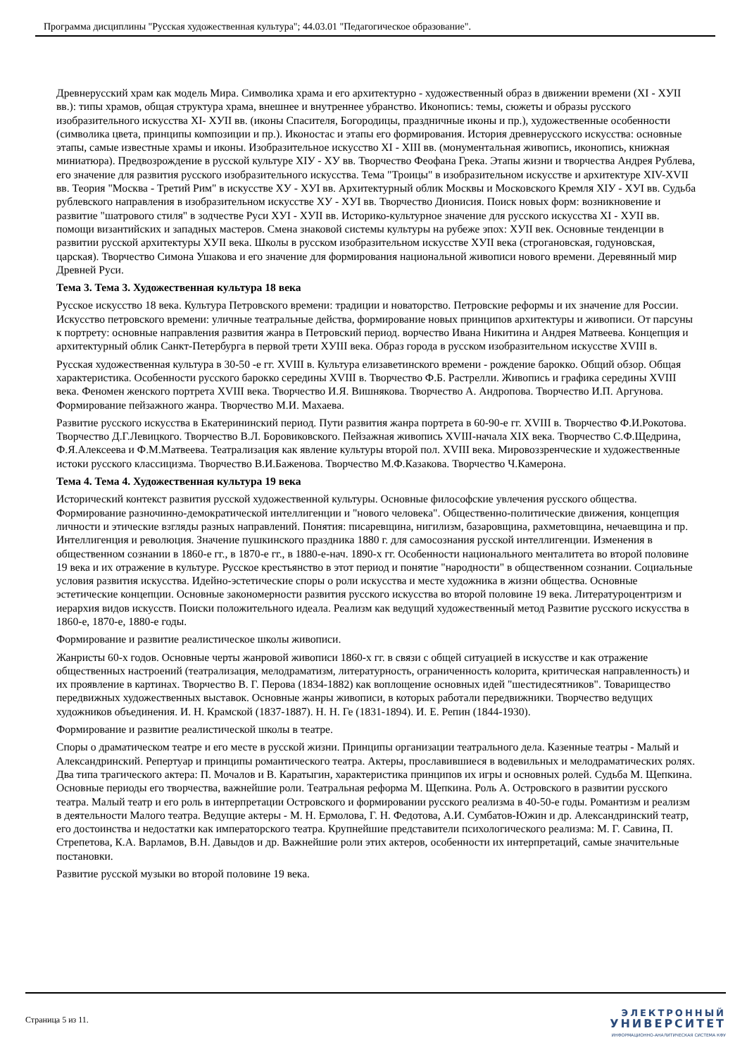Программа дисциплины "Русская художественная культура"; 44.03.01 "Педагогическое образование".
Древнерусский храм как модель Мира. Символика храма и его архитектурно - художественный образ в движении времени (XI - XУII вв.): типы храмов, общая структура храма, внешнее и внутреннее убранство. Иконопись: темы, сюжеты и образы русского изобразительного искусства XI- XУII вв. (иконы Спасителя, Богородицы, праздничные иконы и пр.), художественные особенности (символика цвета, принципы композиции и пр.). Иконостас и этапы его формирования. История древнерусского искусства: основные этапы, самые известные храмы и иконы. Изобразительное искусство XI - XIII вв. (монументальная живопись, иконопись, книжная миниатюра). Предвозрождение в русской культуре XIУ - XУ вв. Творчество Феофана Грека. Этапы жизни и творчества Андрея Рублева, его значение для развития русского изобразительного искусства. Тема "Троицы" в изобразительном искусстве и архитектуре XIV-XVII вв. Теория "Москва - Третий Рим" в искусстве XУ - XУI вв. Архитектурный облик Москвы и Московского Кремля XIУ - XУI вв. Судьба рублевского направления в изобразительном искусстве XУ - XУI вв. Творчество Дионисия. Поиск новых форм: возникновение и развитие "шатрового стиля" в зодчестве Руси XУI - XУII вв. Историко-культурное значение для русского искусства XI - XУII вв. помощи византийских и западных мастеров. Смена знаковой системы культуры на рубеже эпох: XУII век. Основные тенденции в развитии русской архитектуры XУII века. Школы в русском изобразительном искусстве XУII века (строгановская, годуновская, царская). Творчество Симона Ушакова и его значение для формирования национальной живописи нового времени. Деревянный мир Древней Руси.
Тема 3. Тема 3. Художественная культура 18 века
Русское искусство 18 века. Культура Петровского времени: традиции и новаторство. Петровские реформы и их значение для России. Искусство петровского времени: уличные театральные действа, формирование новых принципов архитектуры и живописи. От парсуны к портрету: основные направления развития жанра в Петровский период. ворчество Ивана Никитина и Андрея Матвеева. Концепция и архитектурный облик Санкт-Петербурга в первой трети XУIII века. Образ города в русском изобразительном искусстве XVIII в.
Русская художественная культура в 30-50 -е гг. XVIII в. Культура елизаветинского времени - рождение барокко. Общий обзор. Общая характеристика. Особенности русского барокко середины XVIII в. Творчество Ф.Б. Растрелли. Живопись и графика середины XVIII века. Феномен женского портрета XVIII века. Творчество И.Я. Вишнякова. Творчество А. Андропова. Творчество И.П. Аргунова. Формирование пейзажного жанра. Творчество М.И. Махаева.
Развитие русского искусства в Екатерининский период. Пути развития жанра портрета в 60-90-е гг. XVIII в. Творчество Ф.И.Рокотова. Творчество Д.Г.Левицкого. Творчество В.Л. Боровиковского. Пейзажная живопись XVIII-начала XIX века. Творчество С.Ф.Щедрина, Ф.Я.Алексеева и Ф.М.Матвеева. Театрализация как явление культуры второй пол. XVIII века. Мировоззренческие и художественные истоки русского классицизма. Творчество В.И.Баженова. Творчество М.Ф.Казакова. Творчество Ч.Камерона.
Тема 4. Тема 4. Художественная культура 19 века
Исторический контекст развития русской художественной культуры. Основные философские увлечения русского общества. Формирование разночинно-демократической интеллигенции и "нового человека". Общественно-политические движения, концепция личности и этические взгляды разных направлений. Понятия: писаревщина, нигилизм, базаровщина, рахметовщина, нечаевщина и пр. Интеллигенция и революция. Значение пушкинского праздника 1880 г. для самосознания русской интеллигенции. Изменения в общественном сознании в 1860-е гг., в 1870-е гг., в 1880-е-нач. 1890-х гг. Особенности национального менталитета во второй половине 19 века и их отражение в культуре. Русское крестьянство в этот период и понятие "народности" в общественном сознании. Социальные условия развития искусства. Идейно-эстетические споры о роли искусства и месте художника в жизни общества. Основные эстетические концепции. Основные закономерности развития русского искусства во второй половине 19 века. Литературоцентризм и иерархия видов искусств. Поиски положительного идеала. Реализм как ведущий художественный метод Развитие русского искусства в 1860-е, 1870-е, 1880-е годы.
Формирование и развитие реалистическое школы живописи.
Жанристы 60-х годов. Основные черты жанровой живописи 1860-х гг. в связи с общей ситуацией в искусстве и как отражение общественных настроений (театрализация, мелодраматизм, литературность, ограниченность колорита, критическая направленность) и их проявление в картинах. Творчество В. Г. Перова (1834-1882) как воплощение основных идей "шестидесятников". Товарищество передвижных художественных выставок. Основные жанры живописи, в которых работали передвижники. Творчество ведущих художников объединения. И. Н. Крамской (1837-1887). Н. Н. Ге (1831-1894). И. Е. Репин (1844-1930).
Формирование и развитие реалистической школы в театре.
Споры о драматическом театре и его месте в русской жизни. Принципы организации театрального дела. Казенные театры - Малый и Александринский. Репертуар и принципы романтического театра. Актеры, прославившиеся в водевильных и мелодраматических ролях. Два типа трагического актера: П. Мочалов и В. Каратыгин, характеристика принципов их игры и основных ролей. Судьба М. Щепкина. Основные периоды его творчества, важнейшие роли. Театральная реформа М. Щепкина. Роль А. Островского в развитии русского театра. Малый театр и его роль в интерпретации Островского и формировании русского реализма в 40-50-е годы. Романтизм и реализм в деятельности Малого театра. Ведущие актеры - М. Н. Ермолова, Г. Н. Федотова, А.И. Сумбатов-Южин и др. Александринский театр, его достоинства и недостатки как императорского театра. Крупнейшие представители психологического реализма: М. Г. Савина, П. Стрепетова, К.А. Варламов, В.Н. Давыдов и др. Важнейшие роли этих актеров, особенности их интерпретаций, самые значительные постановки.
Развитие русской музыки во второй половине 19 века.
Страница 5 из 11.
ЭЛЕКТРОННЫЙ
УНИВЕРСИТЕТ
ИНФОРМАЦИОННО-АНАЛИТИЧЕСКАЯ СИСТЕМА КФУ